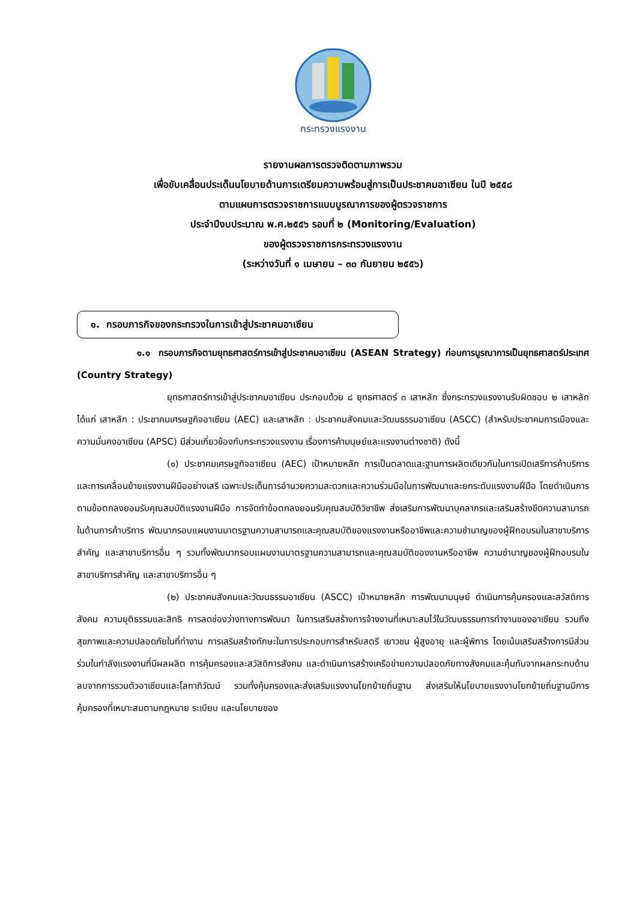กระทรวงแรงงาน
รายงานผลการตรวจติดตามภาพรวม
เพื่อขับเคลื่อนประเด็นนโยบายด้านการเตรียมความพร้อมสู่การเป็นประชาคมอาเซียน ในปี ๒๕๕๘
ตามแผนการตรวจราชการแบบบูรณาการของผู้ตรวจราชการ
ประจำปีงบประมาณ พ.ศ.๒๕๕๖ รอบที่ ๒ (Monitoring/Evaluation)
ของผู้ตรวจราชการกระทรวงแรงงาน
(ระหว่างวันที่ ๑ เมษายน – ๓๐ กันยายน ๒๕๕๖)
๑. กรอบภารกิจของกระทรวงในการเข้าสู่ประชาคมอาเซียน
๑.๑ กรอบภารกิจตามยุทธศาสตร์การเข้าสู่ประชาคมอาเซียน (ASEAN Strategy) ก่อนการบูรณาการเป็นยุทธศาสตร์ประเทศ (Country Strategy)
ยุทธศาสตร์การเข้าสู่ประชาคมอาเซียน ประกอบด้วย ๘ ยุทธศาสตร์ ๓ เสาหลัก ซึ่งกระทรวงแรงงานรับผิดชอบ ๒ เสาหลัก ได้แก่ เสาหลัก : ประชาคมเศรษฐกิจอาเซียน (AEC) และเสาหลัก : ประชาคมสังคมและวัฒนธรรมอาเซียน (ASCC) (สำหรับประชาคมการเมืองและความมั่นคงอาเซียน (APSC) มีส่วนเกี่ยวข้องกับกระทรวงแรงงาน เรื่องการค้ามนุษย์และแรงงานต่างชาติ) ดังนี้
(๑) ประชาคมเศรษฐกิจอาเซียน (AEC) เป้าหมายหลัก การเป็นตลาดและฐานการผลิตเดียวกันในการเปิดเสรีการค้าบริการ และการเคลื่อนย้ายแรงงานฝีมืออย่างเสรี เฉพาะประเด็นการอำนวยความสะดวกและความร่วมมือในการพัฒนาและยกระดับแรงงานฝีมือ โดยดำเนินการตามข้อตกลงยอมรับคุณสมบัติแรงงานฝีมือ การจัดทำข้อตกลงยอมรับคุณสมบัติวิชาชีพ ส่งเสริมการพัฒนาบุคลากรและเสริมสร้างขีดความสามารถในด้านการค้าบริการ พัฒนากรอบแผนงานมาตรฐานความสามารถและคุณสมบัติของแรงงานหรืออาชีพและความชำนาญของผู้ฝึกอบรมในสาขาบริการสำคัญ และสาขาบริการอื่น ๆ รวมทั้งพัฒนากรอบแผนงานมาตรฐานความสามารถและคุณสมบัติของงานหรืออาชีพ ความชำนาญของผู้ฝึกอบรมในสาขาบริการสำคัญ และสาขาบริการอื่น ๆ
(๒) ประชาคมสังคมและวัฒนธรรมอาเซียน (ASCC) เป้าหมายหลัก การพัฒนามนุษย์ ดำเนินการคุ้มครองและสวัสดิการสังคม ความยุติธรรมและสิทธิ การลดช่องว่างทางการพัฒนา ในการเสริมสร้างการจ้างงานที่เหมาะสมไว้ในวัฒนธรรมการทำงานของอาเซียน รวมถึงสุขภาพและความปลอดภัยในที่ทำงาน การเสริมสร้างทักษะในการประกอบการสำหรับสตรี เยาวชน ผู้สูงอายุ และผู้พิการ โดยเน้นเสริมสร้างการมีส่วนร่วมในกำลังแรงงานที่มีผลผลิต การคุ้มครองและสวัสดิการสังคม และดำเนินการสร้างเครือข่ายความปลอดภัยทางสังคมและคุ้มกันจากผลกระทบด้านลบจากการรวมตัวอาเซียนและโลกาภิวัฒน์ รวมทั้งคุ้มครองและส่งเสริมแรงงานโยกย้ายถิ่นฐาน ส่งเสริมให้นโยบายแรงงานโยกย้ายถิ่นฐานมีการคุ้มครองที่เหมาะสมตามกฎหมาย ระเบียบ และนโยบายของ